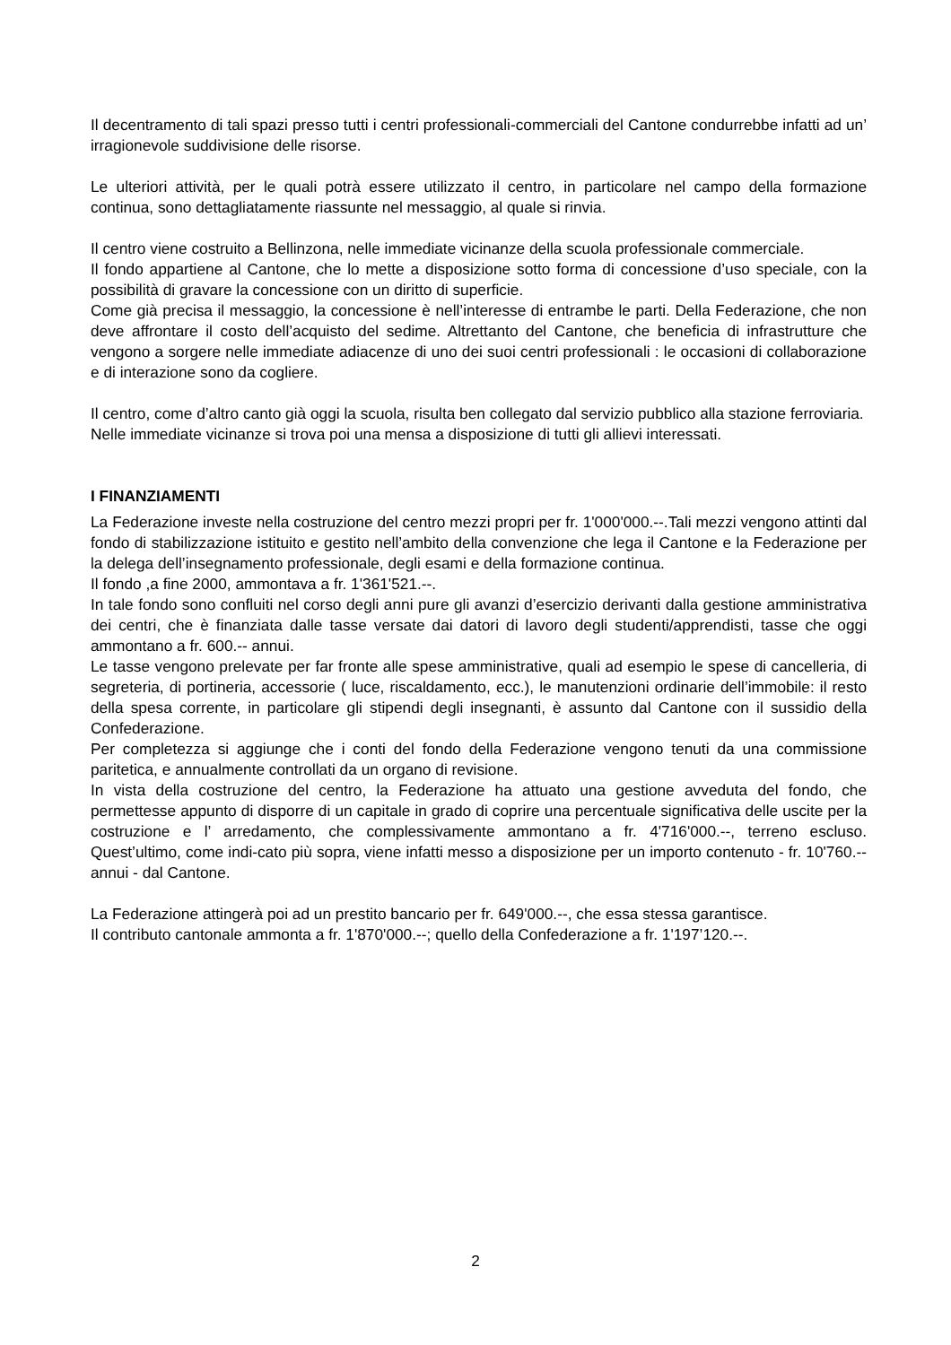Il decentramento di tali spazi presso tutti i centri professionali-commerciali del Cantone condurrebbe infatti ad un’ irragionevole suddivisione delle risorse.
Le ulteriori attività, per le quali potrà essere utilizzato il centro, in particolare nel campo della formazione continua, sono dettagliatamente riassunte nel messaggio, al quale si rinvia.
Il centro viene costruito a Bellinzona, nelle immediate vicinanze della scuola professionale commerciale.
Il fondo appartiene al Cantone, che lo mette a disposizione sotto forma di concessione d’uso speciale, con la possibilità di gravare la concessione con un diritto di superficie.
Come già precisa il messaggio, la concessione è nell’interesse di entrambe le parti. Della Federazione, che non deve affrontare il costo dell’acquisto del sedime. Altrettanto del Cantone, che beneficia di infrastrutture che vengono a sorgere nelle immediate adiacenze di uno dei suoi centri professionali : le occasioni di collaborazione e di interazione sono da cogliere.
Il centro, come d’altro canto già oggi la scuola, risulta ben collegato dal servizio pubblico alla stazione ferroviaria.
Nelle immediate vicinanze si trova poi una mensa a disposizione di tutti gli allievi interessati.
I FINANZIAMENTI
La Federazione investe nella costruzione del centro mezzi propri per fr. 1'000'000.--.Tali mezzi vengono attinti dal fondo di stabilizzazione istituito e gestito nell’ambito della convenzione che lega il Cantone e la Federazione per la delega dell’insegnamento professionale, degli esami e della formazione continua.
Il fondo ,a fine 2000, ammontava a fr. 1'361'521.--.
In tale fondo sono confluiti nel corso degli anni pure gli avanzi d’esercizio derivanti dalla gestione amministrativa dei centri, che è finanziata dalle tasse versate dai datori di lavoro degli studenti/apprendisti, tasse che oggi ammontano a fr. 600.-- annui.
Le tasse vengono prelevate per far fronte alle spese amministrative, quali ad esempio le spese di cancelleria, di segreteria, di portineria, accessorie ( luce, riscaldamento, ecc.), le manutenzioni ordinarie dell’immobile: il resto della spesa corrente, in particolare gli stipendi degli insegnanti, è assunto dal Cantone con il sussidio della Confederazione.
Per completezza si aggiunge che i conti del fondo della Federazione vengono tenuti da una commissione paritetica, e annualmente controllati da un organo di revisione.
In vista della costruzione del centro, la Federazione ha attuato una gestione avveduta del fondo, che permettesse appunto di disporre di un capitale in grado di coprire una percentuale significativa delle uscite per la costruzione e l’ arredamento, che complessivamente ammontano a fr. 4'716'000.--, terreno escluso. Quest’ultimo, come indi-cato più sopra, viene infatti messo a disposizione per un importo contenuto - fr. 10'760.-- annui - dal Cantone.
La Federazione attingerà poi ad un prestito bancario per fr. 649'000.--, che essa stessa garantisce.
Il contributo cantonale ammonta a fr. 1'870'000.--; quello della Confederazione a fr. 1'197’120.--.
2